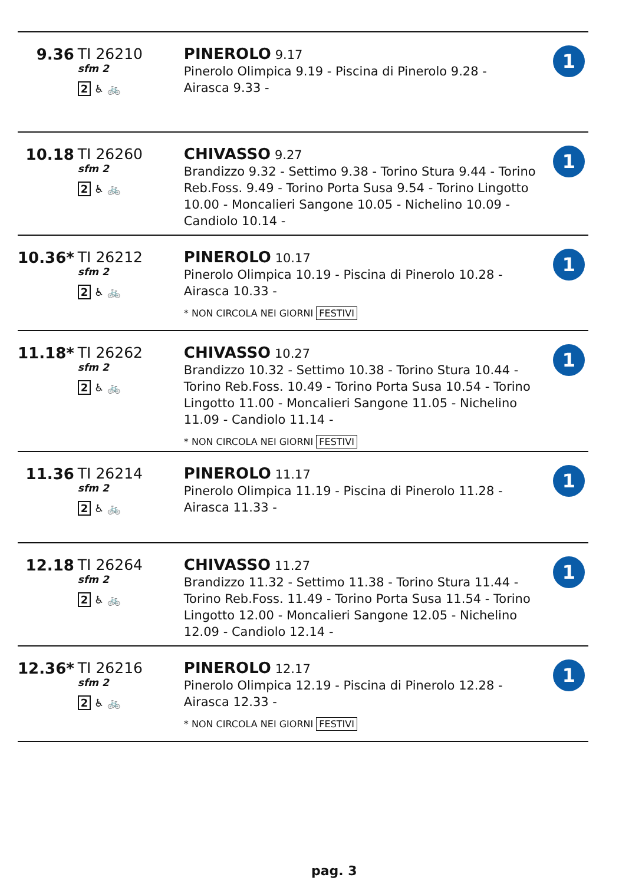| 9.36 | TI 26210 sfm 2 2 ♿ 🚲 | PINEROLO 9.17 Pinerolo Olimpica 9.19 - Piscina di Pinerolo 9.28 - Airasca 9.33 - | 1 |
| 10.18 | TI 26260 sfm 2 2 ♿ 🚲 | CHIVASSO 9.27 Brandizzo 9.32 - Settimo 9.38 - Torino Stura 9.44 - Torino Reb.Foss. 9.49 - Torino Porta Susa 9.54 - Torino Lingotto 10.00 - Moncalieri Sangone 10.05 - Nichelino 10.09 - Candiolo 10.14 - | 1 |
| 10.36* | TI 26212 sfm 2 2 ♿ 🚲 | PINEROLO 10.17 Pinerolo Olimpica 10.19 - Piscina di Pinerolo 10.28 - Airasca 10.33 - * NON CIRCOLA NEI GIORNI FESTIVI | 1 |
| 11.18* | TI 26262 sfm 2 2 ♿ 🚲 | CHIVASSO 10.27 Brandizzo 10.32 - Settimo 10.38 - Torino Stura 10.44 - Torino Reb.Foss. 10.49 - Torino Porta Susa 10.54 - Torino Lingotto 11.00 - Moncalieri Sangone 11.05 - Nichelino 11.09 - Candiolo 11.14 - * NON CIRCOLA NEI GIORNI FESTIVI | 1 |
| 11.36 | TI 26214 sfm 2 2 ♿ 🚲 | PINEROLO 11.17 Pinerolo Olimpica 11.19 - Piscina di Pinerolo 11.28 - Airasca 11.33 - | 1 |
| 12.18 | TI 26264 sfm 2 2 ♿ 🚲 | CHIVASSO 11.27 Brandizzo 11.32 - Settimo 11.38 - Torino Stura 11.44 - Torino Reb.Foss. 11.49 - Torino Porta Susa 11.54 - Torino Lingotto 12.00 - Moncalieri Sangone 12.05 - Nichelino 12.09 - Candiolo 12.14 - | 1 |
| 12.36* | TI 26216 sfm 2 2 ♿ 🚲 | PINEROLO 12.17 Pinerolo Olimpica 12.19 - Piscina di Pinerolo 12.28 - Airasca 12.33 - * NON CIRCOLA NEI GIORNI FESTIVI | 1 |
pag. 3